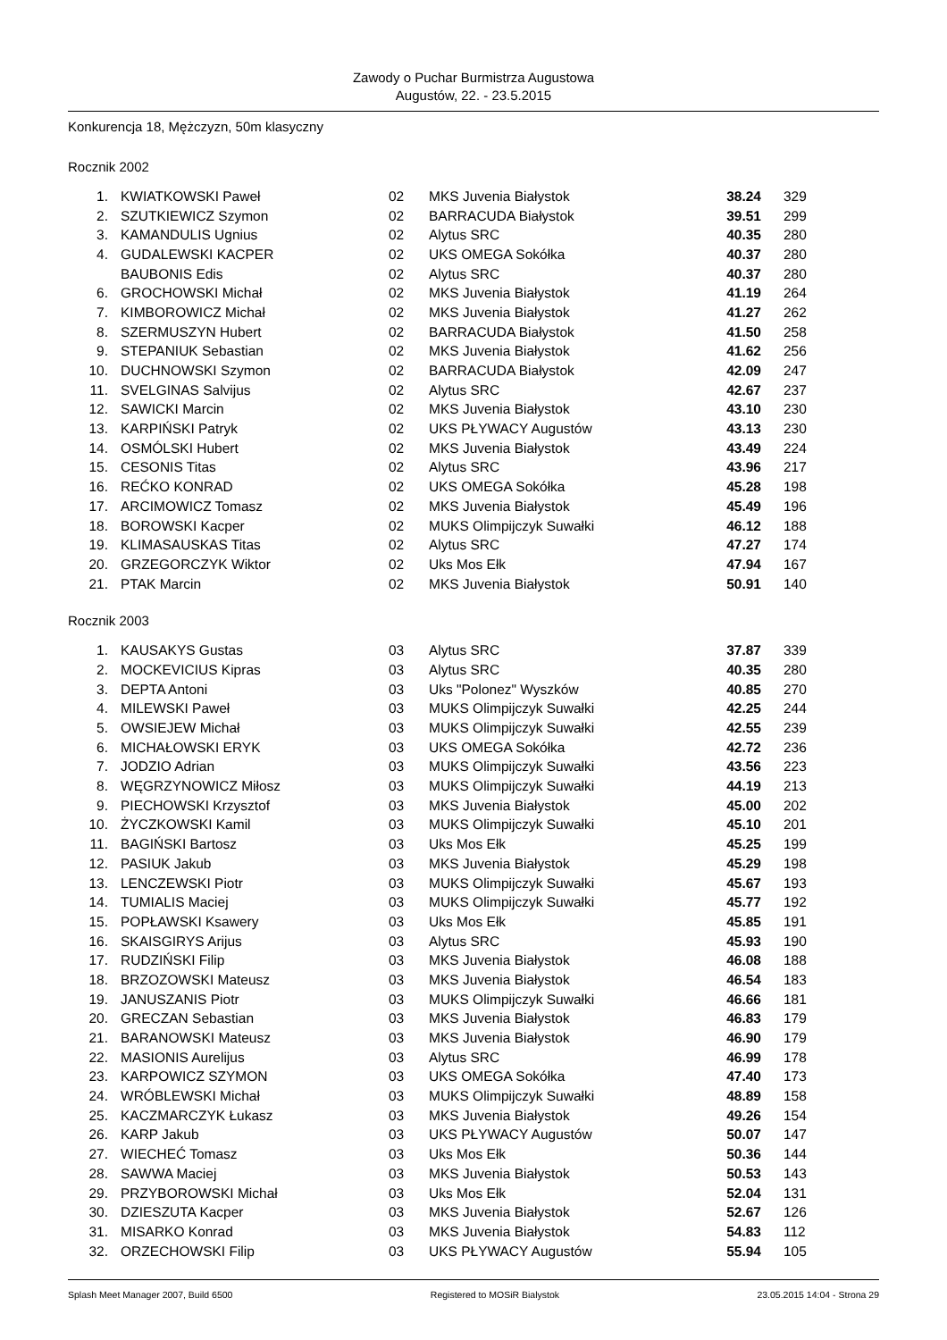Zawody o Puchar Burmistrza Augustowa
Augustów, 22. - 23.5.2015
Konkurencja 18, Mężczyzn, 50m klasyczny
Rocznik 2002
| 1. | KWIATKOWSKI Paweł | 02 | MKS Juvenia Białystok | 38.24 | 329 |
| 2. | SZUTKIEWICZ Szymon | 02 | BARRACUDA Białystok | 39.51 | 299 |
| 3. | KAMANDULIS Ugnius | 02 | Alytus SRC | 40.35 | 280 |
| 4. | GUDALEWSKI KACPER | 02 | UKS OMEGA Sokółka | 40.37 | 280 |
| | BAUBONIS Edis | 02 | Alytus SRC | 40.37 | 280 |
| 6. | GROCHOWSKI Michał | 02 | MKS Juvenia Białystok | 41.19 | 264 |
| 7. | KIMBOROWICZ Michał | 02 | MKS Juvenia Białystok | 41.27 | 262 |
| 8. | SZERMUSZYN Hubert | 02 | BARRACUDA Białystok | 41.50 | 258 |
| 9. | STEPANIUK Sebastian | 02 | MKS Juvenia Białystok | 41.62 | 256 |
| 10. | DUCHNOWSKI Szymon | 02 | BARRACUDA Białystok | 42.09 | 247 |
| 11. | SVELGINAS Salvijus | 02 | Alytus SRC | 42.67 | 237 |
| 12. | SAWICKI Marcin | 02 | MKS Juvenia Białystok | 43.10 | 230 |
| 13. | KARPIŃSKI Patryk | 02 | UKS PŁYWACY Augustów | 43.13 | 230 |
| 14. | OSMÓLSKI Hubert | 02 | MKS Juvenia Białystok | 43.49 | 224 |
| 15. | CESONIS Titas | 02 | Alytus SRC | 43.96 | 217 |
| 16. | REĆKO KONRAD | 02 | UKS OMEGA Sokółka | 45.28 | 198 |
| 17. | ARCIMOWICZ Tomasz | 02 | MKS Juvenia Białystok | 45.49 | 196 |
| 18. | BOROWSKI Kacper | 02 | MUKS Olimpijczyk Suwałki | 46.12 | 188 |
| 19. | KLIMASAUSKAS Titas | 02 | Alytus SRC | 47.27 | 174 |
| 20. | GRZEGORCZYK Wiktor | 02 | Uks Mos Ełk | 47.94 | 167 |
| 21. | PTAK Marcin | 02 | MKS Juvenia Białystok | 50.91 | 140 |
Rocznik 2003
| 1. | KAUSAKYS Gustas | 03 | Alytus SRC | 37.87 | 339 |
| 2. | MOCKEVICIUS Kipras | 03 | Alytus SRC | 40.35 | 280 |
| 3. | DEPTA Antoni | 03 | Uks "Polonez" Wyszków | 40.85 | 270 |
| 4. | MILEWSKI Paweł | 03 | MUKS Olimpijczyk Suwałki | 42.25 | 244 |
| 5. | OWSIEJEW Michał | 03 | MUKS Olimpijczyk Suwałki | 42.55 | 239 |
| 6. | MICHAŁOWSKI ERYK | 03 | UKS OMEGA Sokółka | 42.72 | 236 |
| 7. | JODZIO Adrian | 03 | MUKS Olimpijczyk Suwałki | 43.56 | 223 |
| 8. | WĘGRZYNOWICZ Miłosz | 03 | MUKS Olimpijczyk Suwałki | 44.19 | 213 |
| 9. | PIECHOWSKI Krzysztof | 03 | MKS Juvenia Białystok | 45.00 | 202 |
| 10. | ŻYCZKOWSKI Kamil | 03 | MUKS Olimpijczyk Suwałki | 45.10 | 201 |
| 11. | BAGIŃSKI Bartosz | 03 | Uks Mos Ełk | 45.25 | 199 |
| 12. | PASIUK Jakub | 03 | MKS Juvenia Białystok | 45.29 | 198 |
| 13. | LENCZEWSKI Piotr | 03 | MUKS Olimpijczyk Suwałki | 45.67 | 193 |
| 14. | TUMIALIS Maciej | 03 | MUKS Olimpijczyk Suwałki | 45.77 | 192 |
| 15. | POPŁAWSKI Ksawery | 03 | Uks Mos Ełk | 45.85 | 191 |
| 16. | SKAISGIRYS Arijus | 03 | Alytus SRC | 45.93 | 190 |
| 17. | RUDZIŃSKI Filip | 03 | MKS Juvenia Białystok | 46.08 | 188 |
| 18. | BRZOZOWSKI Mateusz | 03 | MKS Juvenia Białystok | 46.54 | 183 |
| 19. | JANUSZANIS Piotr | 03 | MUKS Olimpijczyk Suwałki | 46.66 | 181 |
| 20. | GRECZAN Sebastian | 03 | MKS Juvenia Białystok | 46.83 | 179 |
| 21. | BARANOWSKI Mateusz | 03 | MKS Juvenia Białystok | 46.90 | 179 |
| 22. | MASIONIS Aurelijus | 03 | Alytus SRC | 46.99 | 178 |
| 23. | KARPOWICZ SZYMON | 03 | UKS OMEGA Sokółka | 47.40 | 173 |
| 24. | WRÓBLEWSKI Michał | 03 | MUKS Olimpijczyk Suwałki | 48.89 | 158 |
| 25. | KACZMARCZYK Łukasz | 03 | MKS Juvenia Białystok | 49.26 | 154 |
| 26. | KARP Jakub | 03 | UKS PŁYWACY Augustów | 50.07 | 147 |
| 27. | WIECHEĆ Tomasz | 03 | Uks Mos Ełk | 50.36 | 144 |
| 28. | SAWWA Maciej | 03 | MKS Juvenia Białystok | 50.53 | 143 |
| 29. | PRZYBOROWSKI Michał | 03 | Uks Mos Ełk | 52.04 | 131 |
| 30. | DZIESZUTA Kacper | 03 | MKS Juvenia Białystok | 52.67 | 126 |
| 31. | MISARKO Konrad | 03 | MKS Juvenia Białystok | 54.83 | 112 |
| 32. | ORZECHOWSKI Filip | 03 | UKS PŁYWACY Augustów | 55.94 | 105 |
Splash Meet Manager 2007, Build 6500 Registered to MOSiR Bialystok 23.05.2015 14:04 - Strona 29